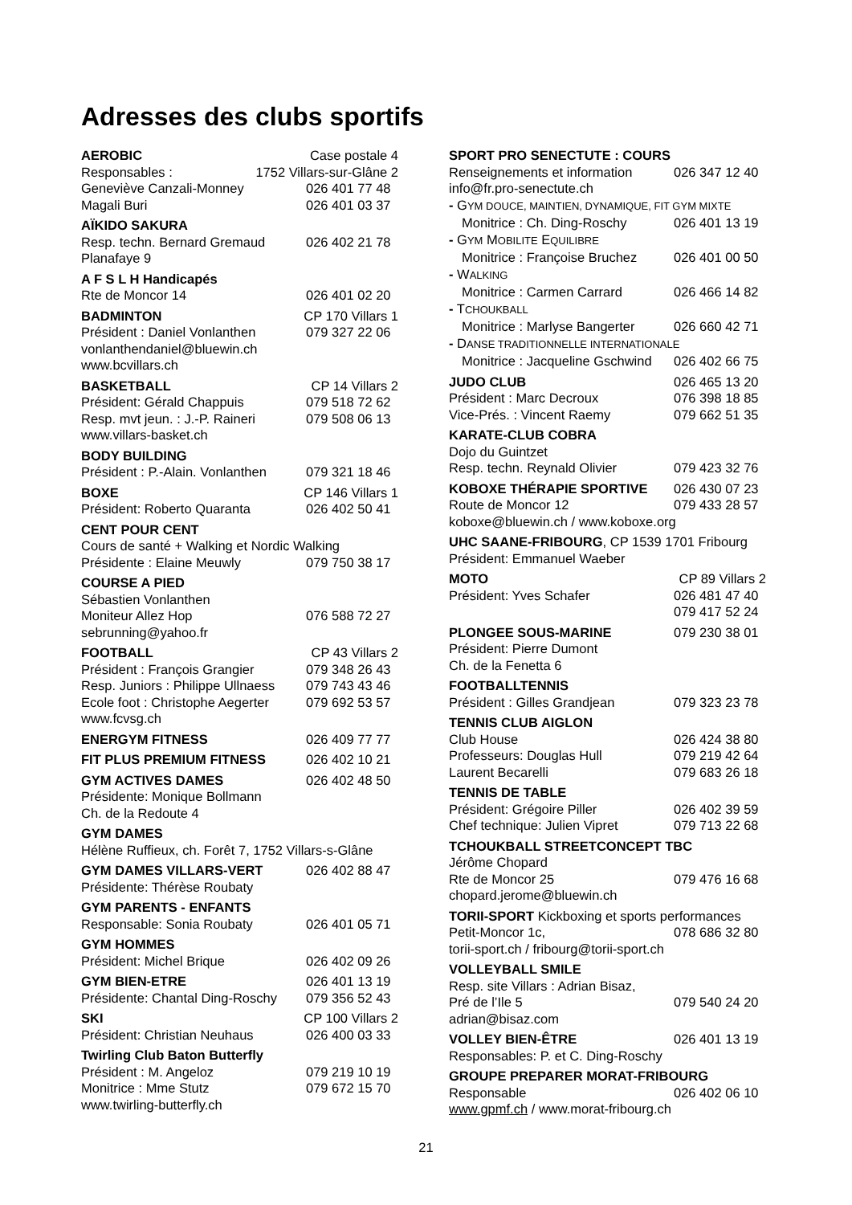Adresses des clubs sportifs
AEROBIC Case postale 4
Responsables : 1752 Villars-sur-Glâne 2
Geneviève Canzali-Monney 026 401 77 48
Magali Buri 026 401 03 37
AÏKIDO SAKURA
Resp. techn. Bernard Gremaud 026 402 21 78
Planafaye 9
A F S L H Handicapés
Rte de Moncor 14 026 401 02 20
BADMINTON CP 170 Villars 1
Président : Daniel Vonlanthen 079 327 22 06
vonlanthendaniel@bluewin.ch
www.bcvillars.ch
BASKETBALL CP 14 Villars 2
Président: Gérald Chappuis 079 518 72 62
Resp. mvt jeun. : J.-P. Raineri 079 508 06 13
www.villars-basket.ch
BODY BUILDING
Président : P.-Alain. Vonlanthen 079 321 18 46
BOXE CP 146 Villars 1
Président: Roberto Quaranta 026 402 50 41
CENT POUR CENT
Cours de santé + Walking et Nordic Walking
Présidente : Elaine Meuwly 079 750 38 17
COURSE A PIED
Sébastien Vonlanthen
Moniteur Allez Hop 076 588 72 27
sebrunning@yahoo.fr
FOOTBALL CP 43 Villars 2
Président : François Grangier 079 348 26 43
Resp. Juniors : Philippe Ullnaess 079 743 43 46
Ecole foot : Christophe Aegerter 079 692 53 57
www.fcvsg.ch
ENERGYM FITNESS 026 409 77 77
FIT PLUS PREMIUM FITNESS 026 402 10 21
GYM ACTIVES DAMES 026 402 48 50
Présidente: Monique Bollmann
Ch. de la Redoute 4
GYM DAMES
Hélène Ruffieux, ch. Forêt 7, 1752 Villars-s-Glâne
GYM DAMES VILLARS-VERT 026 402 88 47
Présidente: Thérèse Roubaty
GYM PARENTS - ENFANTS
Responsable: Sonia Roubaty 026 401 05 71
GYM HOMMES
Président: Michel Brique 026 402 09 26
GYM BIEN-ETRE 026 401 13 19
Présidente: Chantal Ding-Roschy 079 356 52 43
SKI CP 100 Villars 2
Président: Christian Neuhaus 026 400 03 33
Twirling Club Baton Butterfly
Président : M. Angeloz 079 219 10 19
Monitrice : Mme Stutz 079 672 15 70
www.twirling-butterfly.ch
SPORT PRO SENECTUTE : COURS
Renseignements et information 026 347 12 40
info@fr.pro-senectute.ch
- GYM DOUCE, MAINTIEN, DYNAMIQUE, FIT GYM MIXTE
Monitrice : Ch. Ding-Roschy 026 401 13 19
- GYM MOBILITE EQUILIBRE
Monitrice : Françoise Bruchez 026 401 00 50
- WALKING
Monitrice : Carmen Carrard 026 466 14 82
- TCHOUKBALL
Monitrice : Marlyse Bangerter 026 660 42 71
- DANSE TRADITIONNELLE INTERNATIONALE
Monitrice : Jacqueline Gschwind 026 402 66 75
JUDO CLUB 026 465 13 20
Président : Marc Decroux 076 398 18 85
Vice-Prés. : Vincent Raemy 079 662 51 35
KARATE-CLUB COBRA
Dojo du Guintzet
Resp. techn. Reynald Olivier 079 423 32 76
KOBOXE THÉRAPIE SPORTIVE 026 430 07 23
Route de Moncor 12 079 433 28 57
koboxe@bluewin.ch / www.koboxe.org
UHC SAANE-FRIBOURG, CP 1539 1701 Fribourg
Président: Emmanuel Waeber
MOTO CP 89 Villars 2
Président: Yves Schafer 026 481 47 40
079 417 52 24
PLONGEE SOUS-MARINE 079 230 38 01
Président: Pierre Dumont
Ch. de la Fenetta 6
FOOTBALLTENNIS
Président : Gilles Grandjean 079 323 23 78
TENNIS CLUB AIGLON
Club House 026 424 38 80
Professeurs: Douglas Hull 079 219 42 64
Laurent Becarelli 079 683 26 18
TENNIS DE TABLE
Président: Grégoire Piller 026 402 39 59
Chef technique: Julien Vipret 079 713 22 68
TCHOUKBALL STREETCONCEPT TBC
Jérôme Chopard
Rte de Moncor 25 079 476 16 68
chopard.jerome@bluewin.ch
TORII-SPORT Kickboxing et sports performances
Petit-Moncor 1c, 078 686 32 80
torii-sport.ch / fribourg@torii-sport.ch
VOLLEYBALL SMILE
Resp. site Villars : Adrian Bisaz,
Pré de l’Ile 5 079 540 24 20
adrian@bisaz.com
VOLLEY BIEN-ÊTRE 026 401 13 19
Responsables: P. et C. Ding-Roschy
GROUPE PREPARER MORAT-FRIBOURG
Responsable 026 402 06 10
www.gpmf.ch / www.morat-fribourg.ch
21